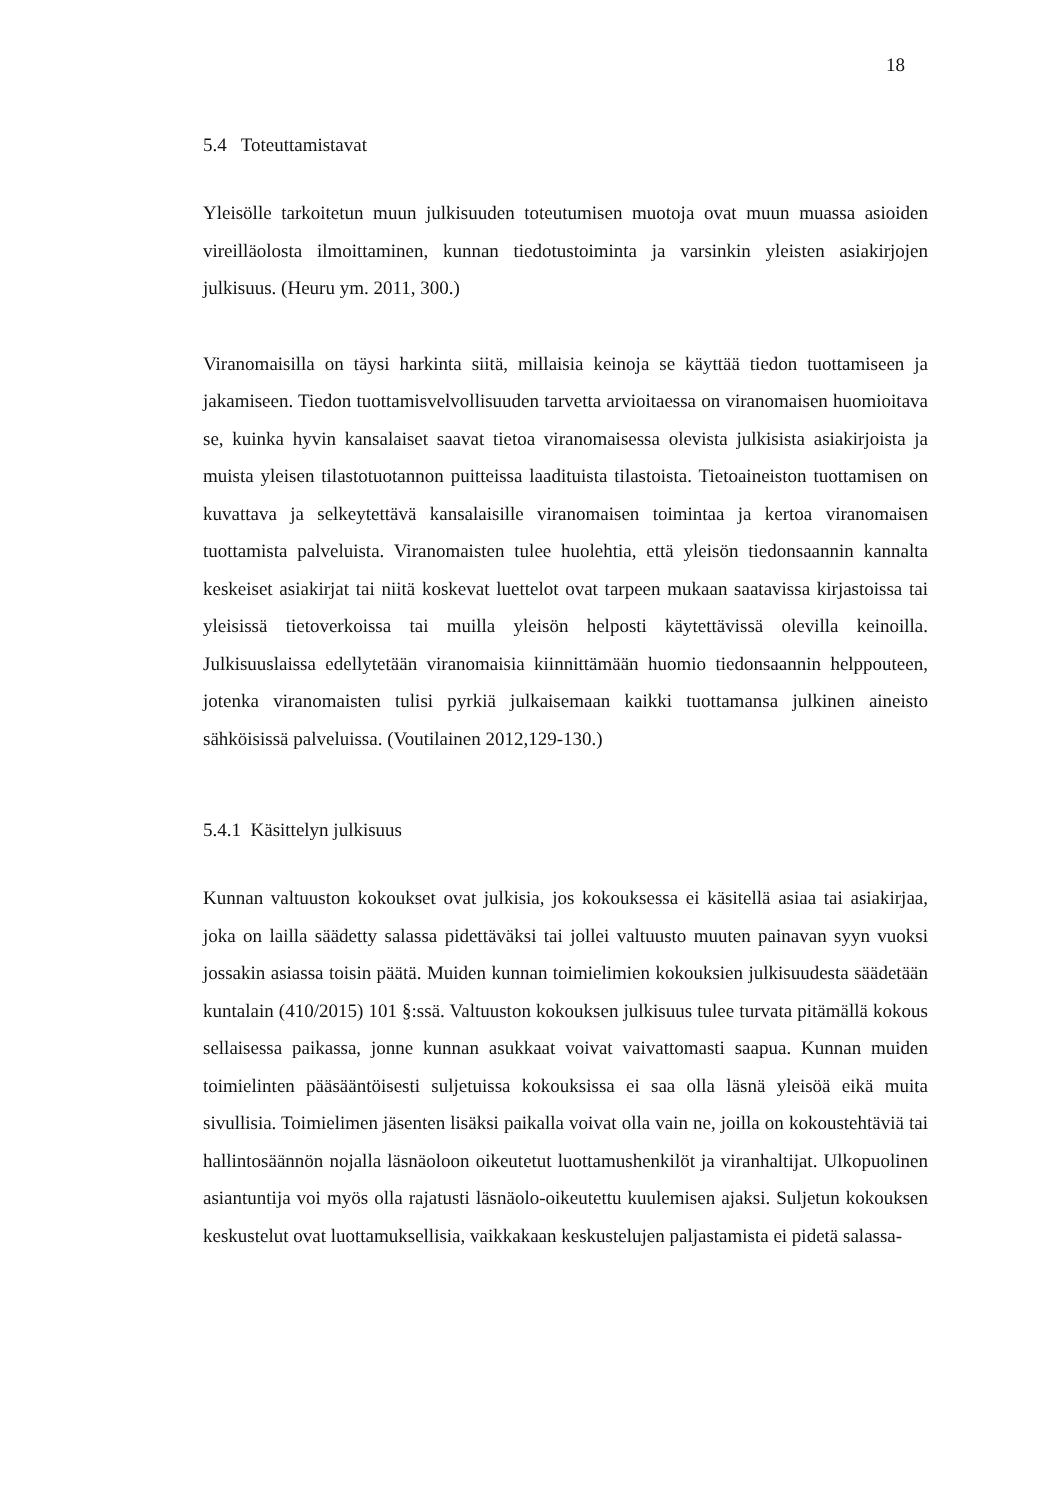18
5.4 Toteuttamistavat
Yleisölle tarkoitetun muun julkisuuden toteutumisen muotoja ovat muun muassa asioiden vireilläolosta ilmoittaminen, kunnan tiedotustoiminta ja varsinkin yleisten asiakirjojen julkisuus. (Heuru ym. 2011, 300.)
Viranomaisilla on täysi harkinta siitä, millaisia keinoja se käyttää tiedon tuottamiseen ja jakamiseen. Tiedon tuottamisvelvollisuuden tarvetta arvioitaessa on viranomaisen huomioitava se, kuinka hyvin kansalaiset saavat tietoa viranomaisessa olevista julkisista asiakirjoista ja muista yleisen tilastotuotannon puitteissa laadituista tilastoista. Tietoaineiston tuottamisen on kuvattava ja selkeytettävä kansalaisille viranomaisen toimintaa ja kertoa viranomaisen tuottamista palveluista. Viranomaisten tulee huolehtia, että yleisön tiedonsaannin kannalta keskeiset asiakirjat tai niitä koskevat luettelot ovat tarpeen mukaan saatavissa kirjastoissa tai yleisissä tietoverkoissa tai muilla yleisön helposti käytettävissä olevilla keinoilla. Julkisuuslaissa edellytetään viranomaisia kiinnittämään huomio tiedonsaannin helppouteen, jotenka viranomaisten tulisi pyrkiä julkaisemaan kaikki tuottamansa julkinen aineisto sähköisissä palveluissa. (Voutilainen 2012,129-130.)
5.4.1 Käsittelyn julkisuus
Kunnan valtuuston kokoukset ovat julkisia, jos kokouksessa ei käsitellä asiaa tai asiakirjaa, joka on lailla säädetty salassa pidettäväksi tai jollei valtuusto muuten painavan syyn vuoksi jossakin asiassa toisin päätä. Muiden kunnan toimielimien kokouksien julkisuudesta säädetään kuntalain (410/2015) 101 §:ssä. Valtuuston kokouksen julkisuus tulee turvata pitämällä kokous sellaisessa paikassa, jonne kunnan asukkaat voivat vaivattomasti saapua. Kunnan muiden toimielinten pääsääntöisesti suljetuissa kokouksissa ei saa olla läsnä yleisöä eikä muita sivullisia. Toimielimen jäsenten lisäksi paikalla voivat olla vain ne, joilla on kokoustehtäviä tai hallintosäännön nojalla läsnäoloon oikeutetut luottamushenkilöt ja viranhaltijat. Ulkopuolinen asiantuntija voi myös olla rajatusti läsnäolo-oikeutettu kuulemisen ajaksi. Suljetun kokouksen keskustelut ovat luottamuksellisia, vaikkakaan keskustelujen paljastamista ei pidetä salassa-